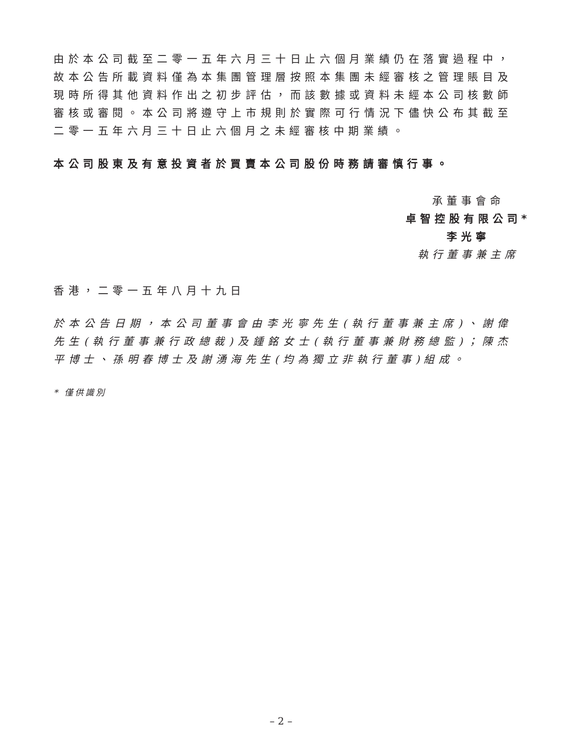由於本公司截至二零一五年六月三十日止六個月業績仍在落實過程中，故本公告所載資料僅為本集團管理層按照本集團未經審核之管理賬目及現時所得其他資料作出之初步評估，而該數據或資料未經本公司核數師審核或審閱。本公司將遵守上市規則於實際可行情況下儘快公布其截至二零一五年六月三十日止六個月之未經審核中期業績。
本公司股東及有意投資者於買賣本公司股份時務請審慎行事。
承董事會命
卓智控股有限公司*
李光寧
執行董事兼主席
香港，二零一五年八月十九日
於本公告日期，本公司董事會由李光寧先生(執行董事兼主席)、謝偉先生(執行董事兼行政總裁)及鍾銘女士(執行董事兼財務總監)；陳杰平博士、孫明春博士及謝湧海先生(均為獨立非執行董事)組成。
* 僅供識別
– 2 –